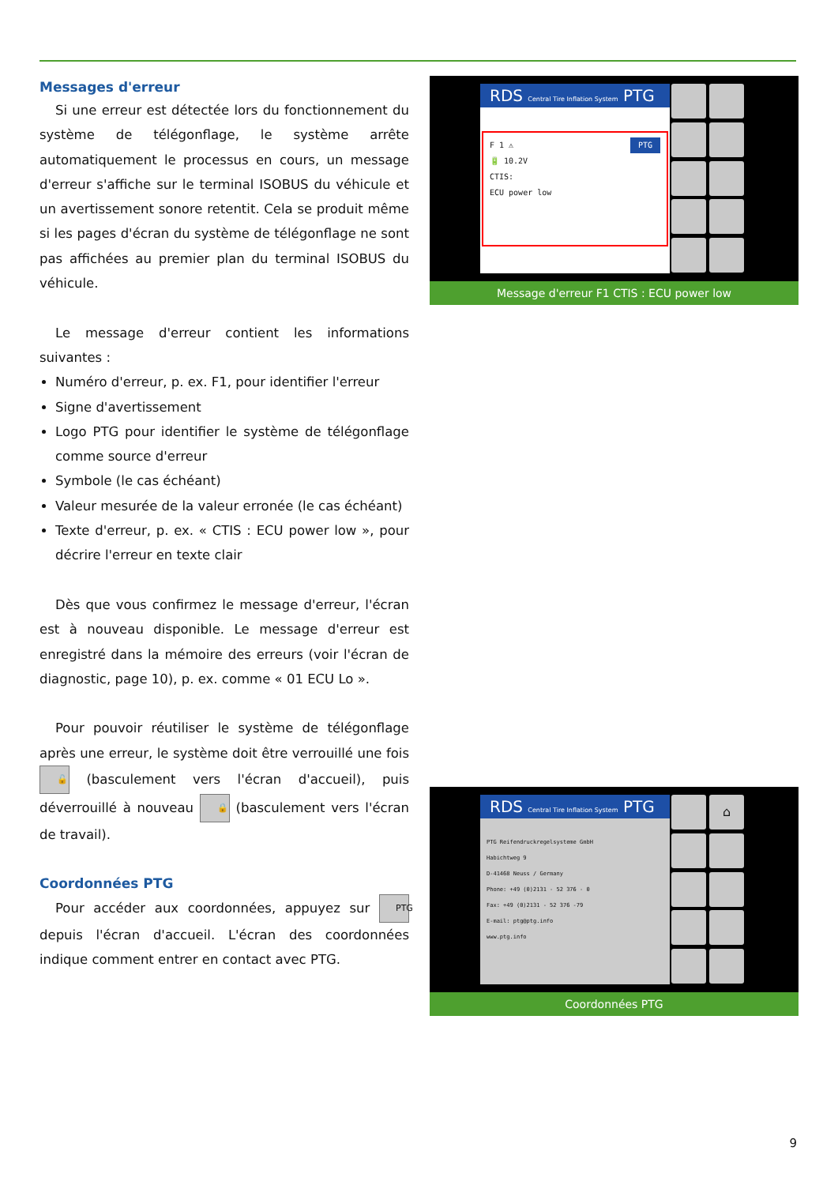Messages d'erreur
Si une erreur est détectée lors du fonctionnement du système de télégonflage, le système arrête automatiquement le processus en cours, un message d'erreur s'affiche sur le terminal ISOBUS du véhicule et un avertissement sonore retentit. Cela se produit même si les pages d'écran du système de télégonflage ne sont pas affichées au premier plan du terminal ISOBUS du véhicule.
Le message d'erreur contient les informations suivantes :
Numéro d'erreur, p. ex. F1, pour identifier l'erreur
Signe d'avertissement
Logo PTG pour identifier le système de télégonflage comme source d'erreur
Symbole (le cas échéant)
Valeur mesurée de la valeur erronée (le cas échéant)
Texte d'erreur, p. ex. « CTIS : ECU power low », pour décrire l'erreur en texte clair
Dès que vous confirmez le message d'erreur, l'écran est à nouveau disponible. Le message d'erreur est enregistré dans la mémoire des erreurs (voir l'écran de diagnostic, page 10), p. ex. comme « 01 ECU Lo ».
Pour pouvoir réutiliser le système de télégonflage après une erreur, le système doit être verrouillé une fois 🔓 (basculement vers l'écran d'accueil), puis déverrouillé à nouveau 🔒 (basculement vers l'écran de travail).
Coordonnées PTG
Pour accéder aux coordonnées, appuyez sur PTG depuis l'écran d'accueil. L'écran des coordonnées indique comment entrer en contact avec PTG.
RDS Central Tire Inflation System PTG
F 1 ⚠ PTG
🔋 10.2V
CTIS:
ECU power low
Message d'erreur F1 CTIS : ECU power low
RDS Central Tire Inflation System PTG
PTG Reifendruckregelsysteme GmbH
Habichtweg 9
D-41468 Neuss / Germany
Phone: +49 (0)2131 - 52 376 - 0
Fax: +49 (0)2131 - 52 376 -79
E-mail: ptg@ptg.info
www.ptg.info
⌂
Coordonnées PTG
9